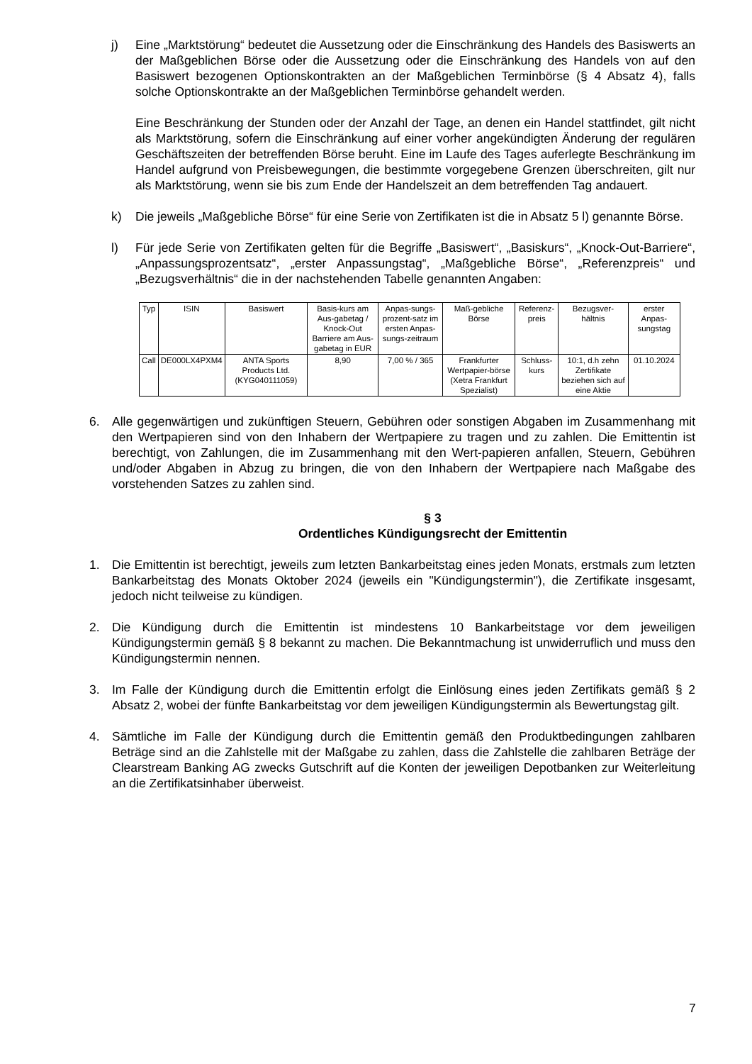j) Eine „Marktstörung“ bedeutet die Aussetzung oder die Einschränkung des Handels des Basiswerts an der Maßgeblichen Börse oder die Aussetzung oder die Einschränkung des Handels von auf den Basiswert bezogenen Optionskontrakten an der Maßgeblichen Terminbörse (§ 4 Absatz 4), falls solche Optionskontrakte an der Maßgeblichen Terminbörse gehandelt werden.
Eine Beschränkung der Stunden oder der Anzahl der Tage, an denen ein Handel stattfindet, gilt nicht als Marktstörung, sofern die Einschränkung auf einer vorher angekündigten Änderung der regulären Geschäftszeiten der betreffenden Börse beruht. Eine im Laufe des Tages auferlegte Beschränkung im Handel aufgrund von Preisbewegungen, die bestimmte vorgegebene Grenzen überschreiten, gilt nur als Marktstörung, wenn sie bis zum Ende der Handelszeit an dem betreffenden Tag andauert.
k) Die jeweils „Maßgebliche Börse“ für eine Serie von Zertifikaten ist die in Absatz 5 l) genannte Börse.
l) Für jede Serie von Zertifikaten gelten für die Begriffe „Basiswert“, „Basiskurs“, „Knock-Out-Barriere“, „Anpassungsprozentsatz“, „erster Anpassungstag“, „Maßgebliche Börse“, „Referenzpreis“ und „Bezugsverhältnis“ die in der nachstehenden Tabelle genannten Angaben:
| Typ | ISIN | Basiswert | Basis-kurs am Aus-gabetag / Knock-Out Barriere am Aus-gabetag in EUR | Anpas-sungs-prozent-satz im ersten Anpas-sungs-zeitraum | Maß-gebliche Börse | Referenz-preis | Bezugsver-hältnis | erster Anpas-sungstag |
| --- | --- | --- | --- | --- | --- | --- | --- | --- |
| Call | DE000LX4PXM4 | ANTA Sports Products Ltd. (KYG040111059) | 8,90 | 7,00 % / 365 | Frankfurter Wertpapier-börse (Xetra Frankfurt Spezialist) | Schluss-kurs | 10:1, d.h zehn Zertifikate beziehen sich auf eine Aktie | 01.10.2024 |
6. Alle gegenwärtigen und zukünftigen Steuern, Gebühren oder sonstigen Abgaben im Zusammenhang mit den Wertpapieren sind von den Inhabern der Wertpapiere zu tragen und zu zahlen. Die Emittentin ist berechtigt, von Zahlungen, die im Zusammenhang mit den Wert-papieren anfallen, Steuern, Gebühren und/oder Abgaben in Abzug zu bringen, die von den Inhabern der Wertpapiere nach Maßgabe des vorstehenden Satzes zu zahlen sind.
§ 3
Ordentliches Kündigungsrecht der Emittentin
1. Die Emittentin ist berechtigt, jeweils zum letzten Bankarbeitstag eines jeden Monats, erstmals zum letzten Bankarbeitstag des Monats Oktober 2024 (jeweils ein "Kündigungstermin"), die Zertifikate insgesamt, jedoch nicht teilweise zu kündigen.
2. Die Kündigung durch die Emittentin ist mindestens 10 Bankarbeitstage vor dem jeweiligen Kündigungstermin gemäß § 8 bekannt zu machen. Die Bekanntmachung ist unwiderruflich und muss den Kündigungstermin nennen.
3. Im Falle der Kündigung durch die Emittentin erfolgt die Einlösung eines jeden Zertifikats gemäß § 2 Absatz 2, wobei der fünfte Bankarbeitstag vor dem jeweiligen Kündigungstermin als Bewertungstag gilt.
4. Sämtliche im Falle der Kündigung durch die Emittentin gemäß den Produktbedingungen zahlbaren Beträge sind an die Zahlstelle mit der Maßgabe zu zahlen, dass die Zahlstelle die zahlbaren Beträge der Clearstream Banking AG zwecks Gutschrift auf die Konten der jeweiligen Depotbanken zur Weiterleitung an die Zertifikatsinhaber überweist.
7